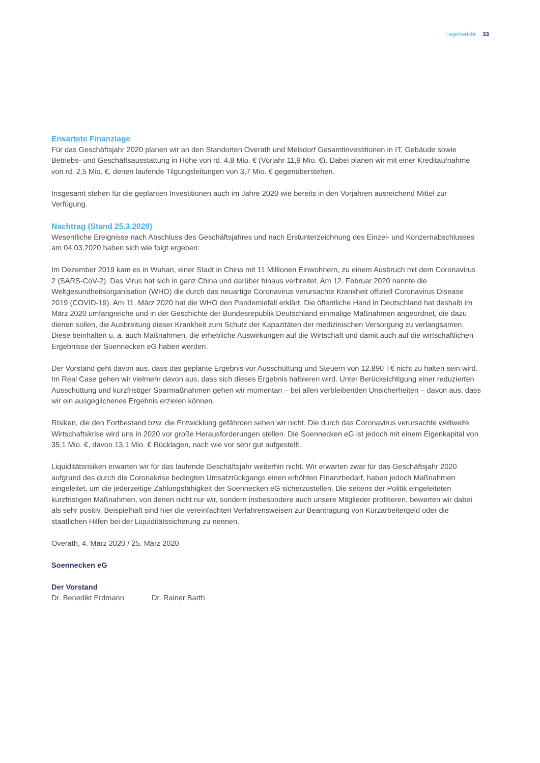Lagebericht 33
Erwartete Finanzlage
Für das Geschäftsjahr 2020 planen wir an den Standorten Overath und Melsdorf Gesamtinvestitionen in IT, Gebäude sowie Betriebs- und Geschäftsausstattung in Höhe von rd. 4,8 Mio. € (Vorjahr 11,9 Mio. €). Dabei planen wir mit einer Kreditaufnahme von rd. 2,5 Mio. €, denen laufende Tilgungsleitungen von 3,7 Mio. € gegenüberstehen.
Insgesamt stehen für die geplanten Investitionen auch im Jahre 2020 wie bereits in den Vorjahren ausreichend Mittel zur Verfügung.
Nachtrag (Stand 25.3.2020)
Wesentliche Ereignisse nach Abschluss des Geschäftsjahres und nach Erstunterzeichnung des Einzel- und Konzern­abschlusses am 04.03.2020 haben sich wie folgt ergeben:
Im Dezember 2019 kam es in Wuhan, einer Stadt in China mit 11 Millionen Einwohnern, zu einem Ausbruch mit dem Coronavirus 2 (SARS-CoV-2). Das Virus hat sich in ganz China und darüber hinaus verbreitet. Am 12. Februar 2020 nannte die Weltgesundheitsorganisation (WHO) die durch das neuartige Coronavirus verursachte Krankheit offiziell Coronavirus Disease 2019 (COVID-19). Am 11. März 2020 hat die WHO den Pandemiefall erklärt. Die öffentliche Hand in Deutschland hat deshalb im März 2020 umfangreiche und in der Geschichte der Bundesrepublik Deutschland einmalige Maßnahmen angeordnet, die dazu dienen sollen, die Ausbreitung dieser Krankheit zum Schutz der Kapazitäten der medizinischen Versorgung zu verlangsamen. Diese beinhalten u. a. auch Maßnahmen, die erhebliche Auswirkungen auf die Wirtschaft und damit auch auf die wirtschaftlichen Ergebnisse der Soennecken eG haben werden.
Der Vorstand geht davon aus, dass das geplante Ergebnis vor Ausschüttung und Steuern von 12.890 T€ nicht zu halten sein wird. Im Real Case gehen wir vielmehr davon aus, dass sich dieses Ergebnis halbieren wird. Unter Berücksichtigung einer reduzierten Ausschüttung und kurzfristiger Sparmaßnahmen gehen wir momentan – bei allen verbleibenden Unsicherheiten – davon aus, dass wir ein ausgeglichenes Ergebnis erzielen können.
Risiken, die den Fortbestand bzw. die Entwicklung gefährden sehen wir nicht. Die durch das Coronavirus verursachte weltweite Wirtschaftskrise wird uns in 2020 vor große Herausforderungen stellen. Die Soennecken eG ist jedoch mit einem Eigenkapital von 35,1 Mio. €, davon 13,1 Mio. € Rücklagen, nach wie vor sehr gut aufgestellt.
Liquiditätsrisiken erwarten wir für das laufende Geschäftsjahr weiterhin nicht. Wir erwarten zwar für das Geschäftsjahr 2020 aufgrund des durch die Coronakrise bedingten Umsatzrückgangs einen erhöhten Finanzbedarf, haben jedoch Maßnahmen eingeleitet, um die jederzeitige Zahlungsfähigkeit der Soennecken eG sicherzustellen. Die seitens der Politik eingeleiteten kurzfristigen Maßnahmen, von denen nicht nur wir, sondern insbesondere auch unsere Mitglieder profitieren, bewerten wir dabei als sehr positiv. Beispielhaft sind hier die vereinfachten Verfahrensweisen zur Beantragung von Kurzarbeitergeld oder die staatlichen Hilfen bei der Liquiditätssicherung zu nennen.
Overath, 4. März 2020 / 25. März 2020
Soennecken eG
Der Vorstand
Dr. Benedikt Erdmann Dr. Rainer Barth